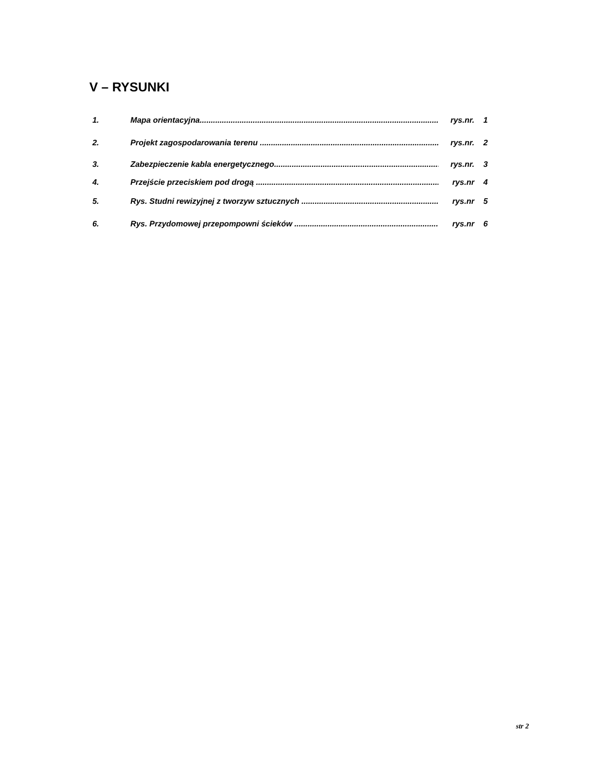V – RYSUNKI
1. Mapa orientacyjna............................................................................................................. rys.nr. 1
2. Projekt zagospodarowania terenu ...................................................................................... rys.nr. 2
3. Zabezpieczenie kabla energetycznego.............................................................................. rys.nr. 3
4. Przejście przeciskiem pod drogą ........................................................................................ rys.nr 4
5. Rys. Studni rewizyjnej z tworzyw sztucznych .................................................................. rys.nr 5
6. Rys. Przydomowej przepompowni ścieków ...................................................................... rys.nr 6
str 2